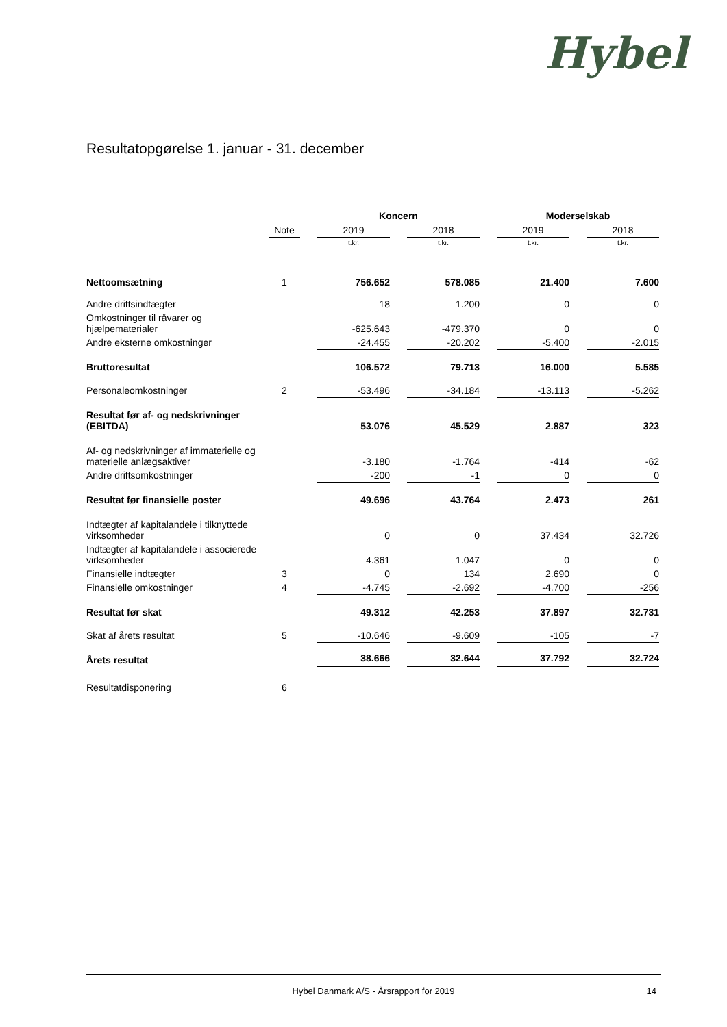Hybel
Resultatopgørelse 1. januar - 31. december
| | | | Koncern | | | | Moderselskab | | |
| --- | --- | --- | --- | --- | --- | --- | --- | --- | --- |
| | Note | | 2019 | | 2018 | | 2019 | | 2018 |
| | | | t.kr. | | t.kr. | | t.kr. | | t.kr. |
| Nettoomsætning | 1 | | 756.652 | | 578.085 | | 21.400 | | 7.600 |
| Andre driftsindtægter | | | 18 | | 1.200 | | 0 | | 0 |
| Omkostninger til råvarer og hjælpematerialer | | | -625.643 | | -479.370 | | 0 | | 0 |
| Andre eksterne omkostninger | | | -24.455 | | -20.202 | | -5.400 | | -2.015 |
| Bruttoresultat | | | 106.572 | | 79.713 | | 16.000 | | 5.585 |
| Personaleomkostninger | 2 | | -53.496 | | -34.184 | | -13.113 | | -5.262 |
| Resultat før af- og nedskrivninger (EBITDA) | | | 53.076 | | 45.529 | | 2.887 | | 323 |
| Af- og nedskrivninger af immaterielle og materielle anlægsaktiver | | | -3.180 | | -1.764 | | -414 | | -62 |
| Andre driftsomkostninger | | | -200 | | -1 | | 0 | | 0 |
| Resultat før finansielle poster | | | 49.696 | | 43.764 | | 2.473 | | 261 |
| Indtægter af kapitalandele i tilknyttede virksomheder | | | 0 | | 0 | | 37.434 | | 32.726 |
| Indtægter af kapitalandele i associerede virksomheder | | | 4.361 | | 1.047 | | 0 | | 0 |
| Finansielle indtægter | 3 | | 0 | | 134 | | 2.690 | | 0 |
| Finansielle omkostninger | 4 | | -4.745 | | -2.692 | | -4.700 | | -256 |
| Resultat før skat | | | 49.312 | | 42.253 | | 37.897 | | 32.731 |
| Skat af årets resultat | 5 | | -10.646 | | -9.609 | | -105 | | -7 |
| Årets resultat | | | 38.666 | | 32.644 | | 37.792 | | 32.724 |
| Resultatdisponering | 6 | | | | | | | | |
Hybel Danmark A/S - Årsrapport for 2019 14